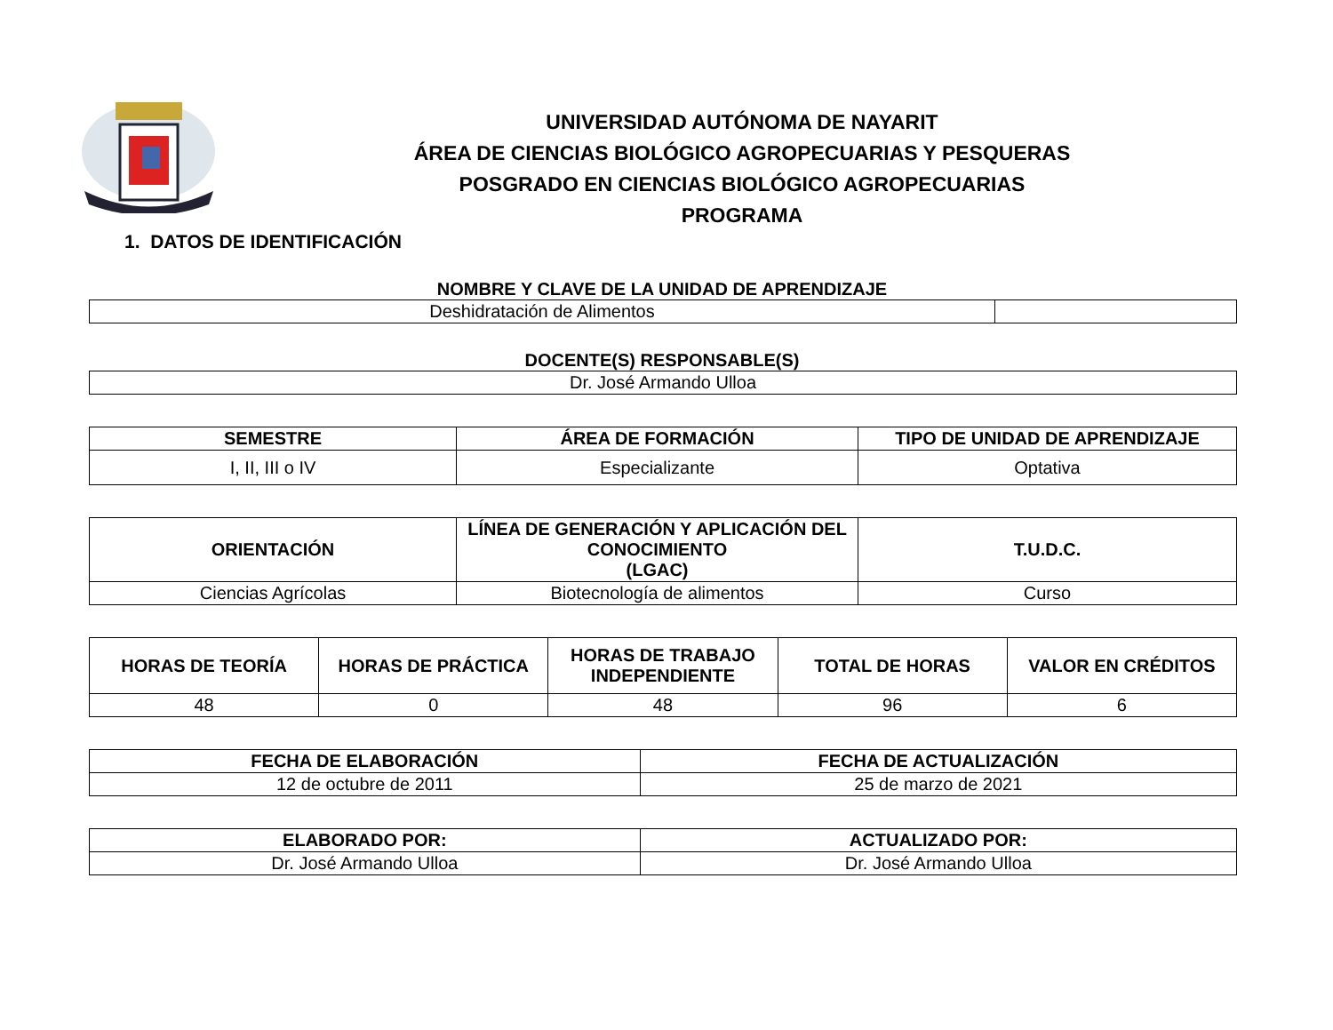UNIVERSIDAD AUTÓNOMA DE NAYARIT
ÁREA DE CIENCIAS BIOLÓGICO AGROPECUARIAS Y PESQUERAS
POSGRADO EN CIENCIAS BIOLÓGICO AGROPECUARIAS
PROGRAMA
1. DATOS DE IDENTIFICACIÓN
NOMBRE Y CLAVE DE LA UNIDAD DE APRENDIZAJE
| Deshidratación de Alimentos | |
DOCENTE(S) RESPONSABLE(S)
| Dr. José Armando Ulloa |
| SEMESTRE | ÁREA DE FORMACIÓN | TIPO DE UNIDAD DE APRENDIZAJE |
| --- | --- | --- |
| I, II, III o IV | Especializante | Optativa |
| ORIENTACIÓN | LÍNEA DE GENERACIÓN Y APLICACIÓN DEL CONOCIMIENTO (LGAC) | T.U.D.C. |
| --- | --- | --- |
| Ciencias Agrícolas | Biotecnología de alimentos | Curso |
| HORAS DE TEORÍA | HORAS DE PRÁCTICA | HORAS DE TRABAJO INDEPENDIENTE | TOTAL DE HORAS | VALOR EN CRÉDITOS |
| --- | --- | --- | --- | --- |
| 48 | 0 | 48 | 96 | 6 |
| FECHA DE ELABORACIÓN | FECHA DE ACTUALIZACIÓN |
| --- | --- |
| 12 de octubre de 2011 | 25 de marzo de 2021 |
| ELABORADO POR: | ACTUALIZADO POR: |
| --- | --- |
| Dr. José Armando Ulloa | Dr. José Armando Ulloa |